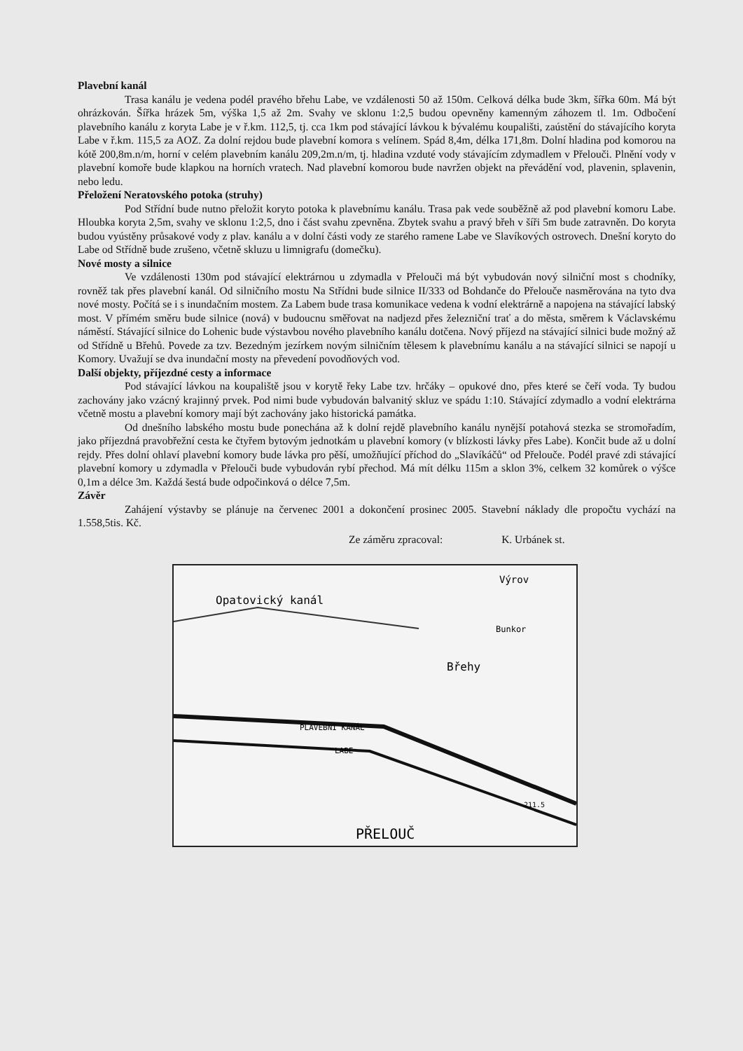Plavební kanál
Trasa kanálu je vedena podél pravého břehu Labe, ve vzdálenosti 50 až 150m. Celková délka bude 3km, šířka 60m. Má být ohrázkován. Šířka hrázek 5m, výška 1,5 až 2m. Svahy ve sklonu 1:2,5 budou opevněny kamenným záhozem tl. 1m. Odbočení plavebního kanálu z koryta Labe je v ř.km. 112,5, tj. cca 1km pod stávající lávkou k bývalému koupališti, zaústění do stávajícího koryta Labe v ř.km. 115,5 za AOZ. Za dolní rejdou bude plavební komora s velínem. Spád 8,4m, délka 171,8m. Dolní hladina pod komorou na kótě 200,8m.n/m, horní v celém plavebním kanálu 209,2m.n/m, tj. hladina vzduté vody stávajícím zdymadlem v Přelouči. Plnění vody v plavební komoře bude klapkou na horních vratech. Nad plavební komorou bude navržen objekt na převádění vod, plavenin, splavenin, nebo ledu.
Přeložení Neratovského potoka (struhy)
Pod Střídní bude nutno přeložit koryto potoka k plavebnímu kanálu. Trasa pak vede souběžně až pod plavební komoru Labe. Hloubka koryta 2,5m, svahy ve sklonu 1:2,5, dno i část svahu zpevněna. Zbytek svahu a pravý břeh v šíři 5m bude zatravněn. Do koryta budou vyústěny průsakové vody z plav. kanálu a v dolní části vody ze starého ramene Labe ve Slavíkových ostrovech. Dnešní koryto do Labe od Střídně bude zrušeno, včetně skluzu u limnigrafu (domečku).
Nové mosty a silnice
Ve vzdálenosti 130m pod stávající elektrárnou u zdymadla v Přelouči má být vybudován nový silniční most s chodníky, rovněž tak přes plavební kanál. Od silničního mostu Na Střídni bude silnice II/333 od Bohdanče do Přelouče nasměrována na tyto dva nové mosty. Počítá se i s inundačním mostem. Za Labem bude trasa komunikace vedena k vodní elektrárně a napojena na stávající labský most. V přímém směru bude silnice (nová) v budoucnu směřovat na nadjezd přes železniční trať a do města, směrem k Václavskému náměstí. Stávající silnice do Lohenic bude výstavbou nového plavebního kanálu dotčena. Nový příjezd na stávající silnici bude možný až od Střídně u Břehů. Povede za tzv. Bezedným jezírkem novým silničním tělesem k plavebnímu kanálu a na stávající silnici se napojí u Komory. Uvažují se dva inundační mosty na převedení povodňových vod.
Další objekty, příjezdné cesty a informace
Pod stávající lávkou na koupaliště jsou v korytě řeky Labe tzv. hrčáky – opukové dno, přes které se čeří voda. Ty budou zachovány jako vzácný krajinný prvek. Pod nimi bude vybudován balvanitý skluz ve spádu 1:10. Stávající zdymadlo a vodní elektrárna včetně mostu a plavební komory mají být zachovány jako historická památka.
Od dnešního labského mostu bude ponechána až k dolní rejdě plavebního kanálu nynější potahová stezka se stromořadím, jako příjezdná pravobřežní cesta ke čtyřem bytovým jednotkám u plavební komory (v blízkosti lávky přes Labe). Končit bude až u dolní rejdy. Přes dolní ohlaví plavební komory bude lávka pro pěší, umožňující příchod do „Slavíkáčů“ od Přelouče. Podél pravé zdi stávající plavební komory u zdymadla v Přelouči bude vybudován rybí přechod. Má mít délku 115m a sklon 3%, celkem 32 komůrek o výšce 0,1m a délce 3m. Každá šestá bude odpočinková o délce 7,5m.
Závěr
Zahájení výstavby se plánuje na červenec 2001 a dokončení prosinec 2005. Stavební náklady dle propočtu vychází na 1.558,5tis. Kč.
Ze záměru zpracoval: K. Urbánek st.
Opatovický kanál
Výrov
Břehy
Bunkor
PLAVEBNÍ KANÁL
LABE
PŘELOUČ
211.5